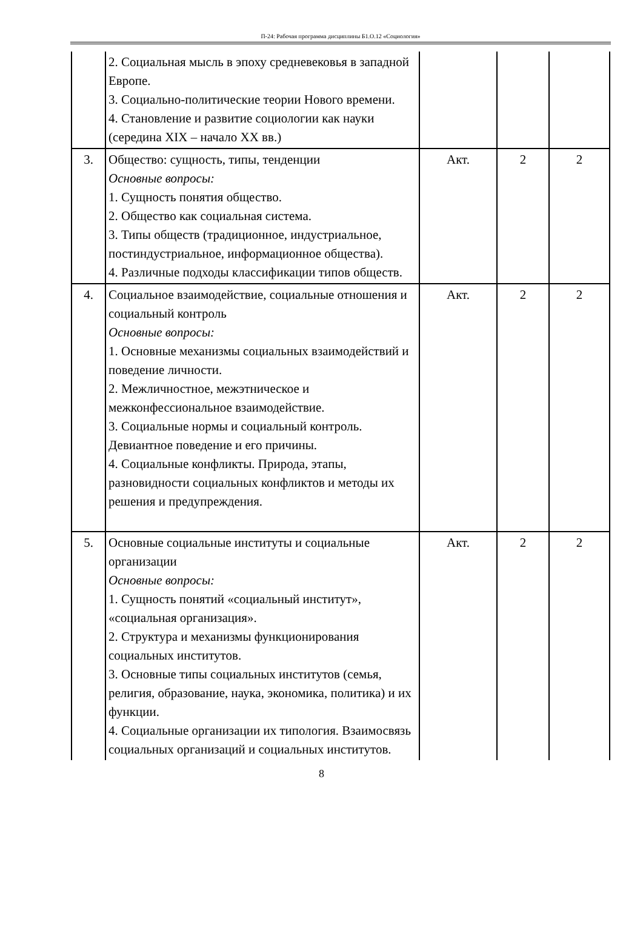П-24: Рабочая программа дисциплины Б1.О.12 «Социология»
| | 2. Социальная мысль в эпоху средневековья в западной Европе. 3. Социально-политические теории Нового времени. 4. Становление и развитие социологии как науки (середина XIX – начало XX вв.) | | | |
| 3. | Общество: сущность, типы, тенденции Основные вопросы: 1. Сущность понятия общество. 2. Общество как социальная система. 3. Типы обществ (традиционное, индустриальное, постиндустриальное, информационное общества). 4. Различные подходы классификации типов обществ. | Акт. | 2 | 2 |
| 4. | Социальное взаимодействие, социальные отношения и социальный контроль Основные вопросы: 1. Основные механизмы социальных взаимодействий и поведение личности. 2. Межличностное, межэтническое и межконфессиональное взаимодействие. 3. Социальные нормы и социальный контроль. Девиантное поведение и его причины. 4. Социальные конфликты. Природа, этапы, разновидности социальных конфликтов и методы их решения и предупреждения. | Акт. | 2 | 2 |
| 5. | Основные социальные институты и социальные организации Основные вопросы: 1. Сущность понятий «социальный институт», «социальная организация». 2. Структура и механизмы функционирования социальных институтов. 3. Основные типы социальных институтов (семья, религия, образование, наука, экономика, политика) и их функции. 4. Социальные организации их типология. Взаимосвязь социальных организаций и социальных институтов. | Акт. | 2 | 2 |
8